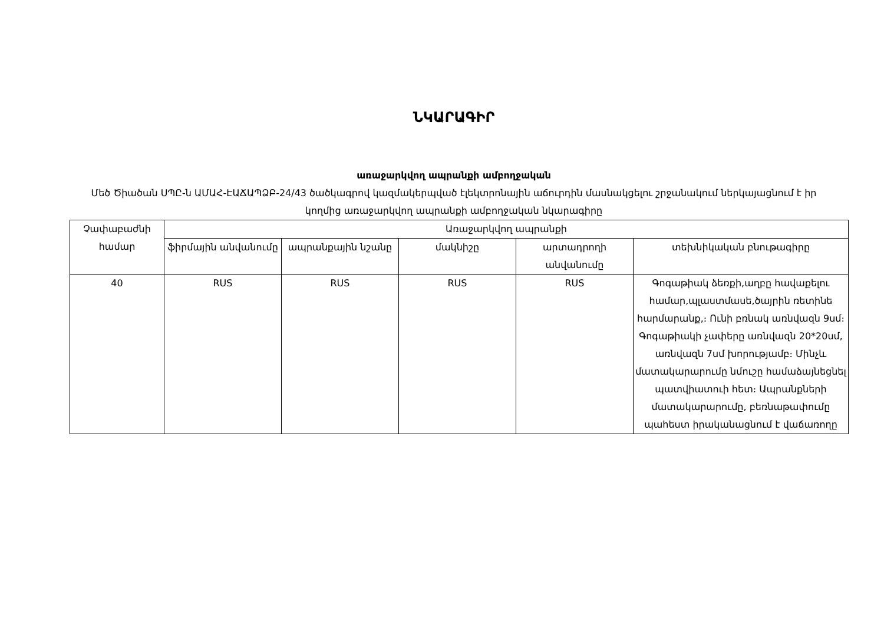ՆԿԱՐԱԳԻՐ
առաջարկվող ապրանքի ամբողջական
Մեծ Ծիածան ՍՊԸ-ն ԱՄԱՀ-ԷԱՃԱՊՁԲ-24/43 ծածկագրով կազմակերպված էլեկտրոնային աճուրդին մասնակցելու շրջանակում ներկայացնում է իր կողմից առաջարկվող ապրանքի ամբողջական նկարագիրը
| Չափաբաժնի համար | Առաջարկվող ապրանքի | | | | |
| --- | --- | --- | --- | --- | --- |
| | ֆիրմային անվանումը | ապրանքային նշանը | մակնիշը | արտադրողի անվանումը | տեխնիկական բնութագիրը |
| 40 | RUS | RUS | RUS | RUS | Գոգաթիակ ձեռքի,աղբը հավաքելու համար,պլաստմասե,ծայրին ռետինե հարմարանք,։ Ունի բռնակ առնվազն 9սմ։ Գոգաթիակի չափերը առնվազն 20*20սմ, առնվազն 7սմ խորությամբ։ Մինչև մատակարարումը նմուշը համաձայնեցնել պատվիատուի հետ։ Ապրանքների մատակարարումը, բեռնաթափումը պահեստ իրականացնում է վաճառողը |